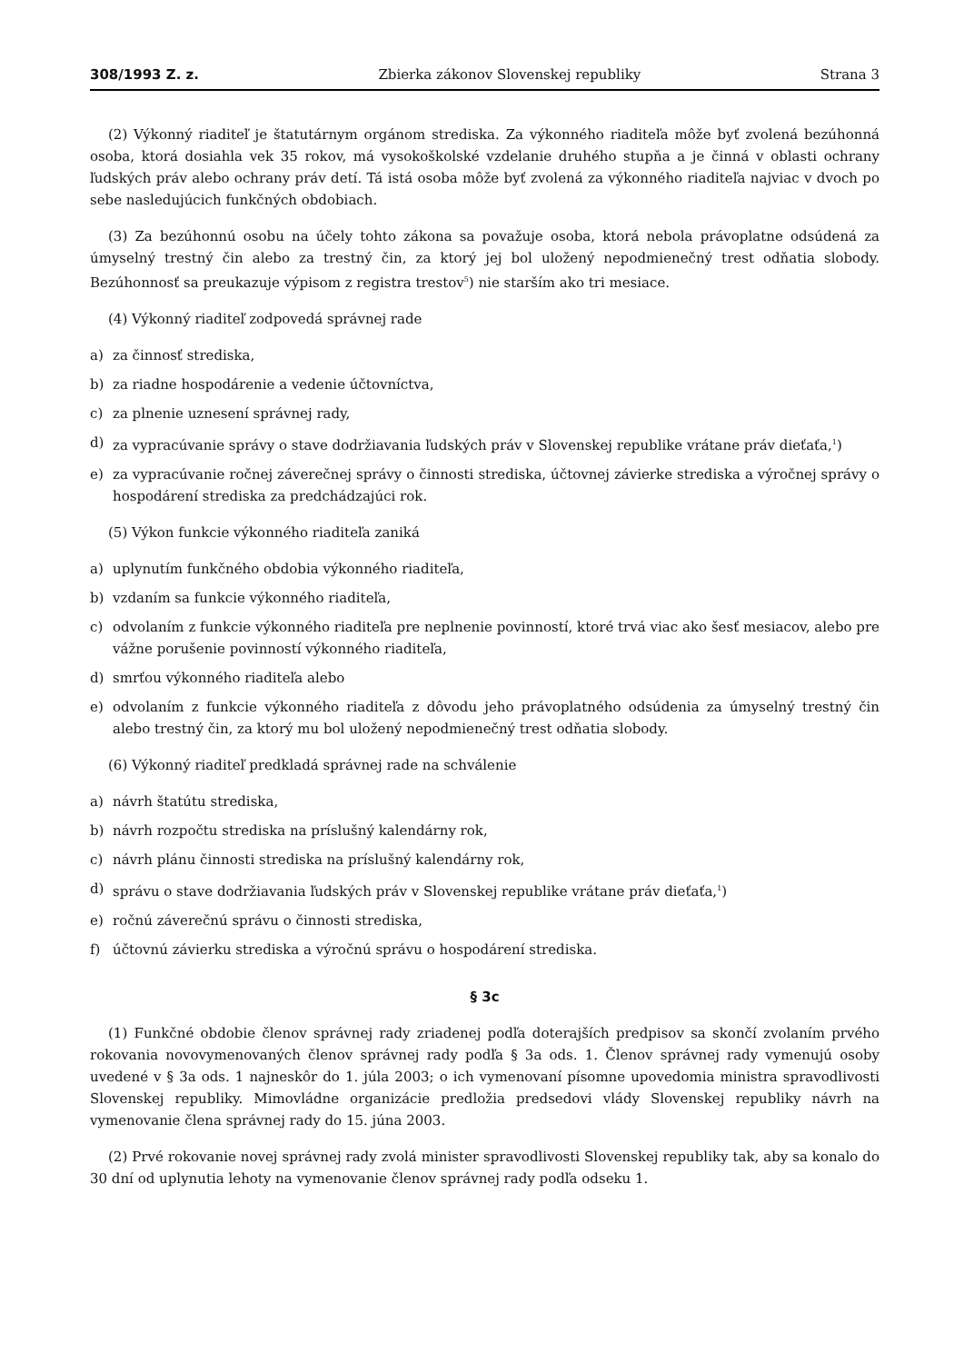308/1993 Z. z. Zbierka zákonov Slovenskej republiky Strana 3
(2) Výkonný riaditeľ je štatutárnym orgánom strediska. Za výkonného riaditeľa môže byť zvolená bezúhonná osoba, ktorá dosiahla vek 35 rokov, má vysokoškolské vzdelanie druhého stupňa a je činná v oblasti ochrany ľudských práv alebo ochrany práv detí. Tá istá osoba môže byť zvolená za výkonného riaditeľa najviac v dvoch po sebe nasledujúcich funkčných obdobiach.
(3) Za bezúhonnú osobu na účely tohto zákona sa považuje osoba, ktorá nebola právoplatne odsúdená za úmyselný trestný čin alebo za trestný čin, za ktorý jej bol uložený nepodmienečný trest odňatia slobody. Bezúhonnosť sa preukazuje výpisom z registra trestov<sup>5</sup>) nie starším ako tri mesiace.
(4) Výkonný riaditeľ zodpovedá správnej rade
a) za činnosť strediska,
b) za riadne hospodárenie a vedenie účtovníctva,
c) za plnenie uznesení správnej rady,
d) za vypracúvanie správy o stave dodržiavania ľudských práv v Slovenskej republike vrátane práv dieťaťa,<sup>1</sup>)
e) za vypracúvanie ročnej záverečnej správy o činnosti strediska, účtovnej závierke strediska a výročnej správy o hospodárení strediska za predchádzajúci rok.
(5) Výkon funkcie výkonného riaditeľa zaniká
a) uplynutím funkčného obdobia výkonného riaditeľa,
b) vzdaním sa funkcie výkonného riaditeľa,
c) odvolaním z funkcie výkonného riaditeľa pre neplnenie povinností, ktoré trvá viac ako šesť mesiacov, alebo pre vážne porušenie povinností výkonného riaditeľa,
d) smrťou výkonného riaditeľa alebo
e) odvolaním z funkcie výkonného riaditeľa z dôvodu jeho právoplatného odsúdenia za úmyselný trestný čin alebo trestný čin, za ktorý mu bol uložený nepodmienečný trest odňatia slobody.
(6) Výkonný riaditeľ predkladá správnej rade na schválenie
a) návrh štatútu strediska,
b) návrh rozpočtu strediska na príslušný kalendárny rok,
c) návrh plánu činnosti strediska na príslušný kalendárny rok,
d) správu o stave dodržiavania ľudských práv v Slovenskej republike vrátane práv dieťaťa,<sup>1</sup>)
e) ročnú záverečnú správu o činnosti strediska,
f) účtovnú závierku strediska a výročnú správu o hospodárení strediska.
§ 3c
(1) Funkčné obdobie členov správnej rady zriadenej podľa doterajších predpisov sa skončí zvolaním prvého rokovania novovymenovaných členov správnej rady podľa § 3a ods. 1. Členov správnej rady vymenujú osoby uvedené v § 3a ods. 1 najneskôr do 1. júla 2003; o ich vymenovaní písomne upovedomia ministra spravodlivosti Slovenskej republiky. Mimovládne organizácie predložia predsedovi vlády Slovenskej republiky návrh na vymenovanie člena správnej rady do 15. júna 2003.
(2) Prvé rokovanie novej správnej rady zvolá minister spravodlivosti Slovenskej republiky tak, aby sa konalo do 30 dní od uplynutia lehoty na vymenovanie členov správnej rady podľa odseku 1.